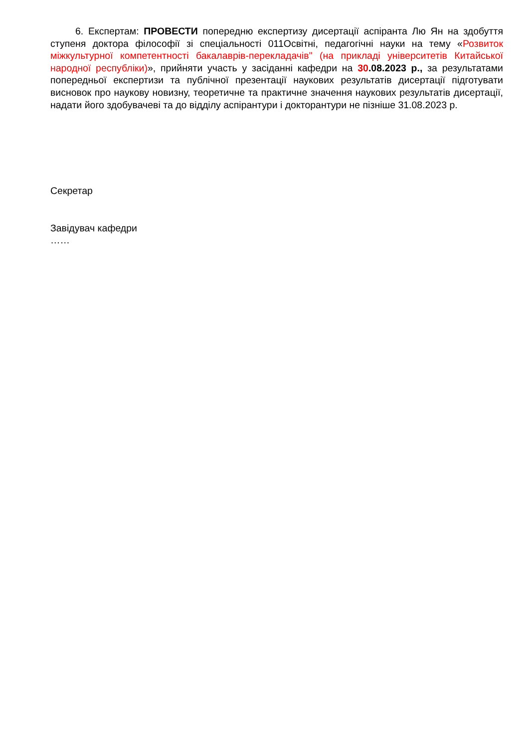6. Експертам: ПРОВЕСТИ попередню експертизу дисертації аспіранта Лю Ян на здобуття ступеня доктора філософії зі спеціальності 011Освітні, педагогічні науки на тему «Розвиток міжкультурної компетентності бакалаврів-перекладачів" (на прикладі університетів Китайської народної республіки)», прийняти участь у засіданні кафедри на 30.08.2023 р., за результатами попередньої експертизи та публічної презентації наукових результатів дисертації підготувати висновок про наукову новизну, теоретичне та практичне значення наукових результатів дисертації, надати його здобувачеві та до відділу аспірантури і докторантури не пізніше 31.08.2023 р.
Секретар
Завідувач кафедри
……